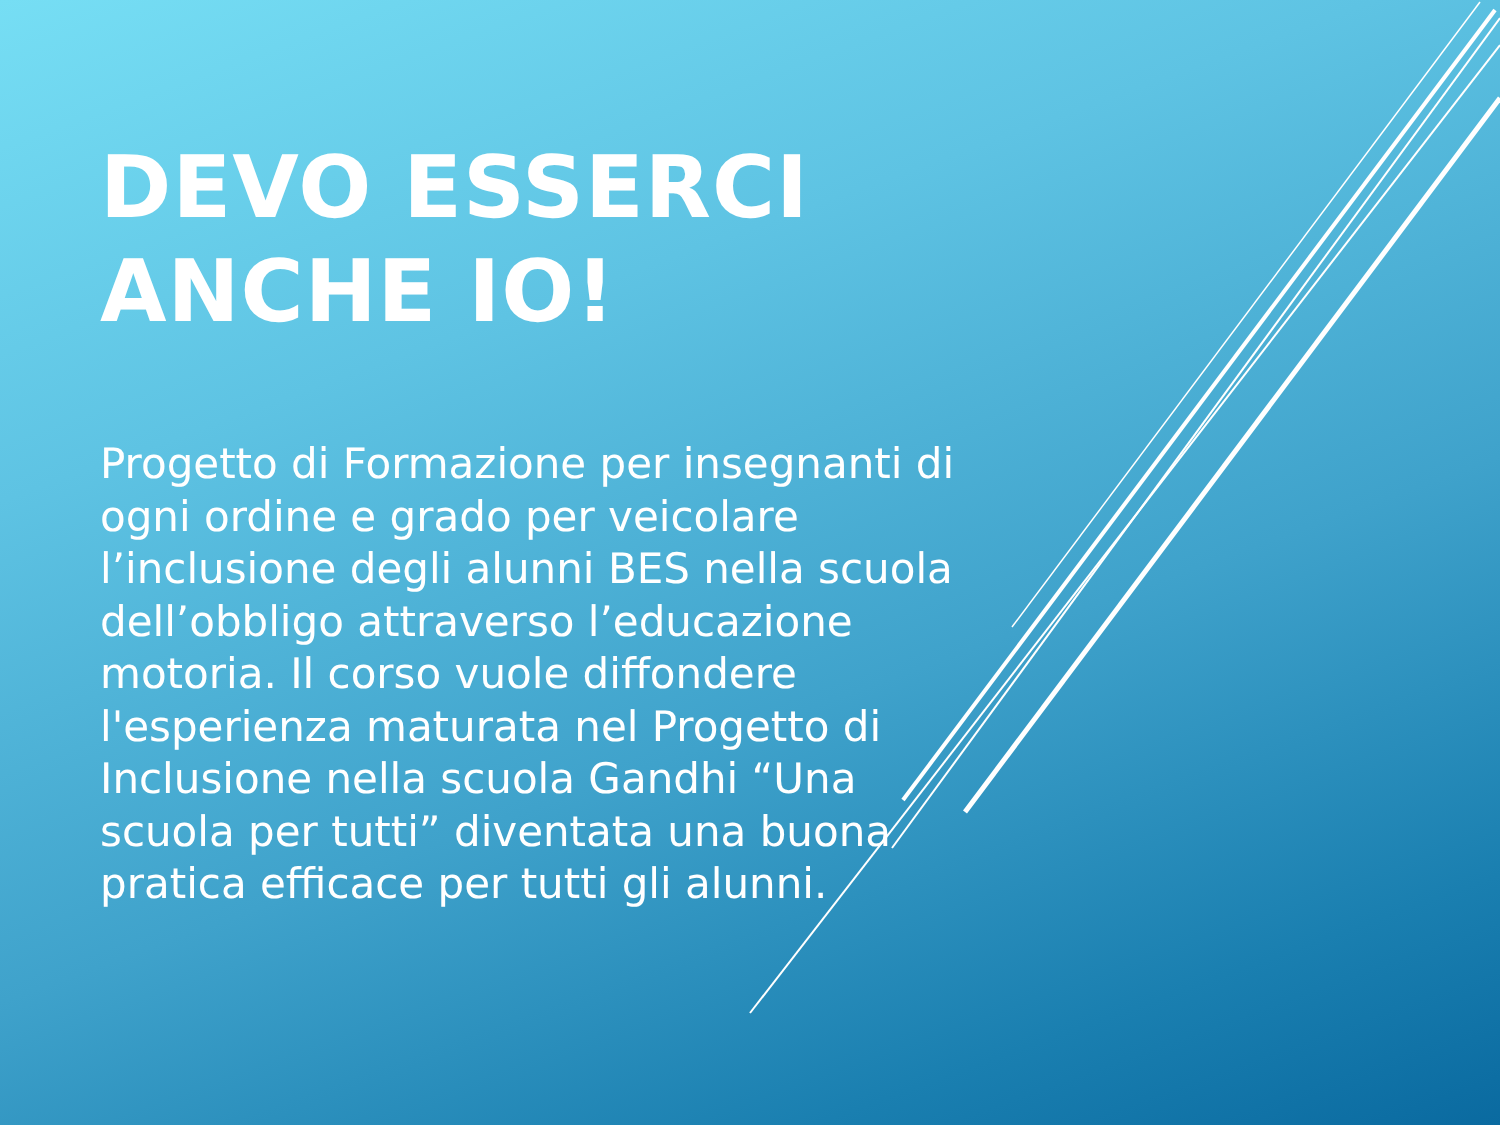DEVO ESSERCI ANCHE IO!
Progetto di Formazione per insegnanti di ogni ordine e grado per veicolare l’inclusione degli alunni BES nella scuola dell’obbligo attraverso l’educazione motoria. Il corso vuole diffondere l'esperienza maturata nel Progetto di Inclusione nella scuola Gandhi “Una scuola per tutti” diventata una buona pratica efficace per tutti gli alunni.